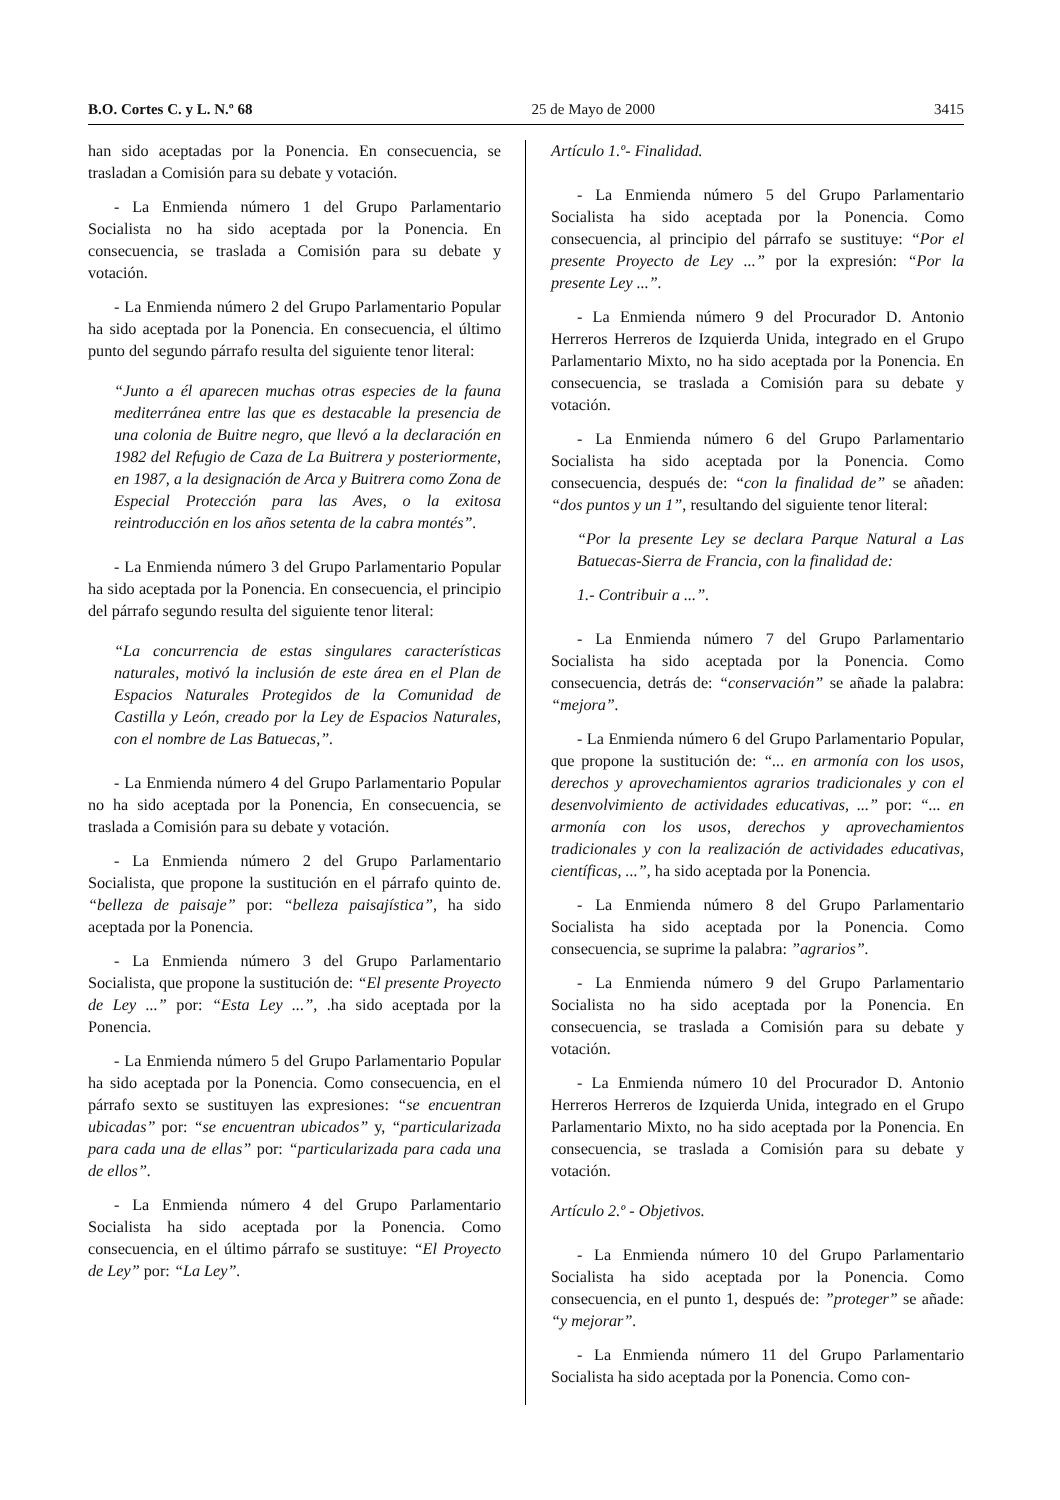B.O. Cortes C. y L. N.º 68 25 de Mayo de 2000 3415
han sido aceptadas por la Ponencia. En consecuencia, se trasladan a Comisión para su debate y votación.
- La Enmienda número 1 del Grupo Parlamentario Socialista no ha sido aceptada por la Ponencia. En consecuencia, se traslada a Comisión para su debate y votación.
- La Enmienda número 2 del Grupo Parlamentario Popular ha sido aceptada por la Ponencia. En consecuencia, el último punto del segundo párrafo resulta del siguiente tenor literal:
“Junto a él aparecen muchas otras especies de la fauna mediterránea entre las que es destacable la presencia de una colonia de Buitre negro, que llevó a la declaración en 1982 del Refugio de Caza de La Buitrera y posteriormente, en 1987, a la designación de Arca y Buitrera como Zona de Especial Protección para las Aves, o la exitosa reintroducción en los años setenta de la cabra montés”.
- La Enmienda número 3 del Grupo Parlamentario Popular ha sido aceptada por la Ponencia. En consecuencia, el principio del párrafo segundo resulta del siguiente tenor literal:
“La concurrencia de estas singulares características naturales, motivó la inclusión de este área en el Plan de Espacios Naturales Protegidos de la Comunidad de Castilla y León, creado por la Ley de Espacios Naturales, con el nombre de Las Batuecas,”.
- La Enmienda número 4 del Grupo Parlamentario Popular no ha sido aceptada por la Ponencia, En consecuencia, se traslada a Comisión para su debate y votación.
- La Enmienda número 2 del Grupo Parlamentario Socialista, que propone la sustitución en el párrafo quinto de. “belleza de paisaje” por: “belleza paisajística”, ha sido aceptada por la Ponencia.
- La Enmienda número 3 del Grupo Parlamentario Socialista, que propone la sustitución de: “El presente Proyecto de Ley ...” por: “Esta Ley ...”, .ha sido aceptada por la Ponencia.
- La Enmienda número 5 del Grupo Parlamentario Popular ha sido aceptada por la Ponencia. Como consecuencia, en el párrafo sexto se sustituyen las expresiones: “se encuentran ubicadas” por: “se encuentran ubicados” y, “particularizada para cada una de ellas” por: “particularizada para cada una de ellos”.
- La Enmienda número 4 del Grupo Parlamentario Socialista ha sido aceptada por la Ponencia. Como consecuencia, en el último párrafo se sustituye: “El Proyecto de Ley” por: “La Ley”.
Artículo 1.º- Finalidad.
- La Enmienda número 5 del Grupo Parlamentario Socialista ha sido aceptada por la Ponencia. Como consecuencia, al principio del párrafo se sustituye: “Por el presente Proyecto de Ley ...” por la expresión: “Por la presente Ley ...”.
- La Enmienda número 9 del Procurador D. Antonio Herreros Herreros de Izquierda Unida, integrado en el Grupo Parlamentario Mixto, no ha sido aceptada por la Ponencia. En consecuencia, se traslada a Comisión para su debate y votación.
- La Enmienda número 6 del Grupo Parlamentario Socialista ha sido aceptada por la Ponencia. Como consecuencia, después de: “con la finalidad de” se añaden: “dos puntos y un 1”, resultando del siguiente tenor literal:
“Por la presente Ley se declara Parque Natural a Las Batuecas-Sierra de Francia, con la finalidad de:
1.- Contribuir a ...”.
- La Enmienda número 7 del Grupo Parlamentario Socialista ha sido aceptada por la Ponencia. Como consecuencia, detrás de: “conservación” se añade la palabra: “mejora”.
- La Enmienda número 6 del Grupo Parlamentario Popular, que propone la sustitución de: “... en armonía con los usos, derechos y aprovechamientos agrarios tradicionales y con el desenvolvimiento de actividades educativas, ...” por: “... en armonía con los usos, derechos y aprovechamientos tradicionales y con la realización de actividades educativas, científicas, ...”, ha sido aceptada por la Ponencia.
- La Enmienda número 8 del Grupo Parlamentario Socialista ha sido aceptada por la Ponencia. Como consecuencia, se suprime la palabra: ”agrarios”.
- La Enmienda número 9 del Grupo Parlamentario Socialista no ha sido aceptada por la Ponencia. En consecuencia, se traslada a Comisión para su debate y votación.
- La Enmienda número 10 del Procurador D. Antonio Herreros Herreros de Izquierda Unida, integrado en el Grupo Parlamentario Mixto, no ha sido aceptada por la Ponencia. En consecuencia, se traslada a Comisión para su debate y votación.
Artículo 2.º - Objetivos.
- La Enmienda número 10 del Grupo Parlamentario Socialista ha sido aceptada por la Ponencia. Como consecuencia, en el punto 1, después de: ”proteger” se añade: “y mejorar”.
- La Enmienda número 11 del Grupo Parlamentario Socialista ha sido aceptada por la Ponencia. Como con-